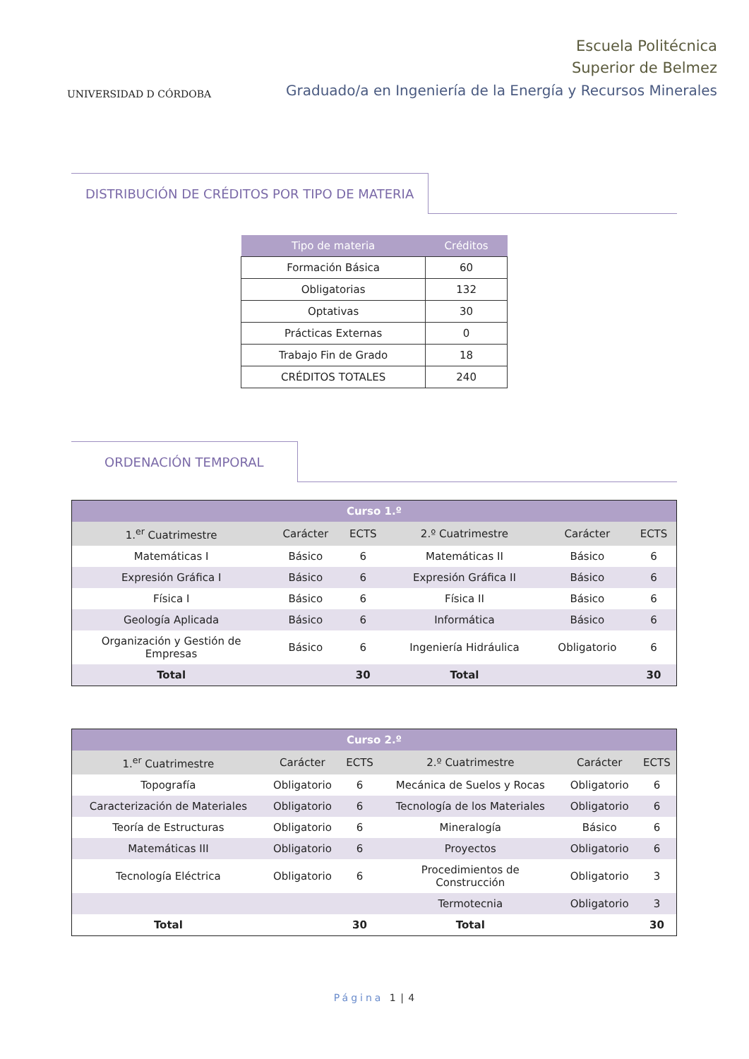UNIVERSIDAD D CÓRDOBA
Escuela Politécnica
Superior de Belmez
Graduado/a en Ingeniería de la Energía y Recursos Minerales
DISTRIBUCIÓN DE CRÉDITOS POR TIPO DE MATERIA
| Tipo de materia | Créditos |
| --- | --- |
| Formación Básica | 60 |
| Obligatorias | 132 |
| Optativas | 30 |
| Prácticas Externas | 0 |
| Trabajo Fin de Grado | 18 |
| CRÉDITOS TOTALES | 240 |
ORDENACIÓN TEMPORAL
| Curso 1.º | | | | | |
| --- | --- | --- | --- | --- | --- |
| 1.<sup>er</sup> Cuatrimestre | Carácter | ECTS | 2.º Cuatrimestre | Carácter | ECTS |
| Matemáticas I | Básico | 6 | Matemáticas II | Básico | 6 |
| Expresión Gráfica I | Básico | 6 | Expresión Gráfica II | Básico | 6 |
| Física I | Básico | 6 | Física II | Básico | 6 |
| Geología Aplicada | Básico | 6 | Informática | Básico | 6 |
| Organización y Gestión de Empresas | Básico | 6 | Ingeniería Hidráulica | Obligatorio | 6 |
| Total | | 30 | Total | | 30 |
| Curso 2.º | | | | | |
| --- | --- | --- | --- | --- | --- |
| 1.<sup>er</sup> Cuatrimestre | Carácter | ECTS | 2.º Cuatrimestre | Carácter | ECTS |
| Topografía | Obligatorio | 6 | Mecánica de Suelos y Rocas | Obligatorio | 6 |
| Caracterización de Materiales | Obligatorio | 6 | Tecnología de los Materiales | Obligatorio | 6 |
| Teoría de Estructuras | Obligatorio | 6 | Mineralogía | Básico | 6 |
| Matemáticas III | Obligatorio | 6 | Proyectos | Obligatorio | 6 |
| Tecnología Eléctrica | Obligatorio | 6 | Procedimientos de Construcción | Obligatorio | 3 |
| | | | Termotecnia | Obligatorio | 3 |
| Total | | 30 | Total | | 30 |
Página 1 | 4